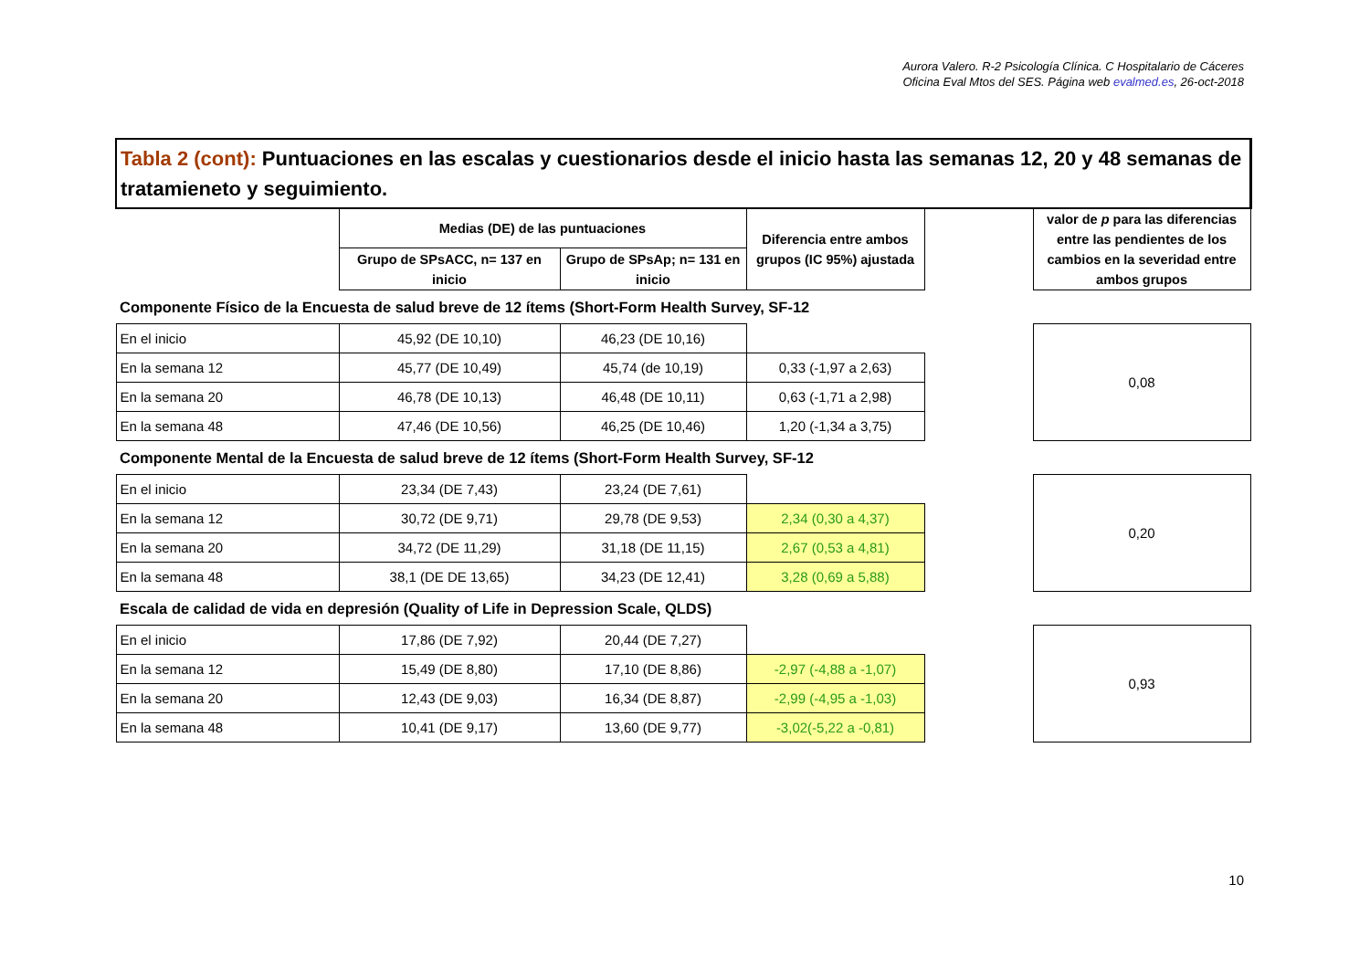Aurora Valero. R-2 Psicología Clínica. C Hospitalario de Cáceres
Oficina Eval Mtos del SES. Página web evalmed.es, 26-oct-2018
| Tabla 2 (cont): Puntuaciones en las escalas y cuestionarios desde el inicio hasta las semanas 12, 20 y 48 semanas de tratamieneto y seguimiento. | | | | | |
| | Medias (DE) de las puntuaciones | | Diferencia entre ambos grupos (IC 95%) ajustada | | valor de p para las diferencias entre las pendientes de los cambios en la severidad entre ambos grupos |
| | Grupo de SPsACC, n= 137 en inicio | Grupo de SPsAp; n= 131 en inicio | | | |
| Componente Físico de la Encuesta de salud breve de 12 ítems (Short-Form Health Survey, SF-12 | | | | | |
| En el inicio | 45,92 (DE 10,10) | 46,23 (DE 10,16) | | | 0,08 |
| En la semana 12 | 45,77 (DE 10,49) | 45,74 (de 10,19) | 0,33 (-1,97 a 2,63) | | |
| En la semana 20 | 46,78 (DE 10,13) | 46,48 (DE 10,11) | 0,63 (-1,71 a 2,98) | | |
| En la semana 48 | 47,46 (DE 10,56) | 46,25 (DE 10,46) | 1,20 (-1,34 a 3,75) | | |
| Componente Mental de la Encuesta de salud breve de 12 ítems (Short-Form Health Survey, SF-12 | | | | | |
| En el inicio | 23,34 (DE 7,43) | 23,24 (DE 7,61) | | | 0,20 |
| En la semana 12 | 30,72 (DE 9,71) | 29,78 (DE 9,53) | 2,34 (0,30 a 4,37) | | |
| En la semana 20 | 34,72 (DE 11,29) | 31,18 (DE 11,15) | 2,67 (0,53 a 4,81) | | |
| En la semana 48 | 38,1 (DE DE 13,65) | 34,23 (DE 12,41) | 3,28 (0,69 a 5,88) | | |
| Escala de calidad de vida en depresión (Quality of Life in Depression Scale, QLDS) | | | | | |
| En el inicio | 17,86 (DE 7,92) | 20,44 (DE 7,27) | | | 0,93 |
| En la semana 12 | 15,49 (DE 8,80) | 17,10 (DE 8,86) | -2,97 (-4,88 a -1,07) | | |
| En la semana 20 | 12,43 (DE 9,03) | 16,34 (DE 8,87) | -2,99 (-4,95 a -1,03) | | |
| En la semana 48 | 10,41 (DE 9,17) | 13,60 (DE 9,77) | -3,02(-5,22 a -0,81) | | |
10